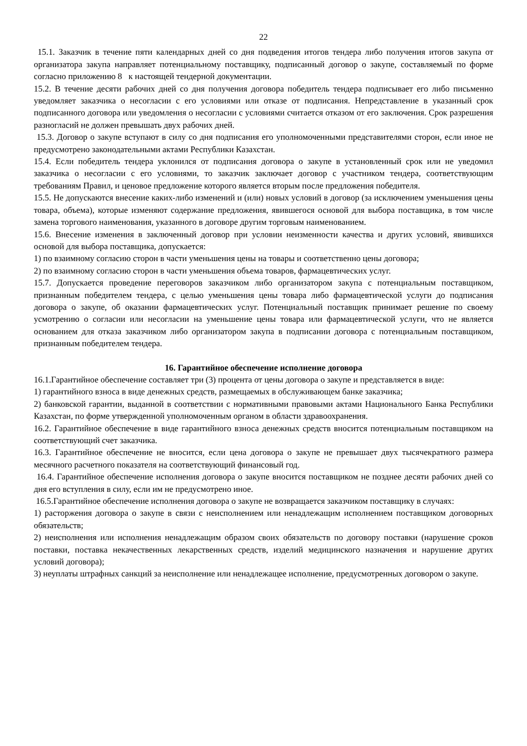22
15.1. Заказчик в течение пяти календарных дней со дня подведения итогов тендера либо получения итогов закупа от организатора закупа направляет потенциальному поставщику, подписанный договор о закупе, составляемый по форме согласно приложению 8 к настоящей тендерной документации.
15.2. В течение десяти рабочих дней со дня получения договора победитель тендера подписывает его либо письменно уведомляет заказчика о несогласии с его условиями или отказе от подписания. Непредставление в указанный срок подписанного договора или уведомления о несогласии с условиями считается отказом от его заключения. Срок разрешения разногласий не должен превышать двух рабочих дней.
15.3. Договор о закупе вступают в силу со дня подписания его уполномоченными представителями сторон, если иное не предусмотрено законодательными актами Республики Казахстан.
15.4. Если победитель тендера уклонился от подписания договора о закупе в установленный срок или не уведомил заказчика о несогласии с его условиями, то заказчик заключает договор с участником тендера, соответствующим требованиям Правил, и ценовое предложение которого является вторым после предложения победителя.
15.5. Не допускаются внесение каких-либо изменений и (или) новых условий в договор (за исключением уменьшения цены товара, объема), которые изменяют содержание предложения, явившегося основой для выбора поставщика, в том числе замена торгового наименования, указанного в договоре другим торговым наименованием.
15.6. Внесение изменения в заключенный договор при условии неизменности качества и других условий, явившихся основой для выбора поставщика, допускается:
1) по взаимному согласию сторон в части уменьшения цены на товары и соответственно цены договора;
2) по взаимному согласию сторон в части уменьшения объема товаров, фармацевтических услуг.
15.7. Допускается проведение переговоров заказчиком либо организатором закупа с потенциальным поставщиком, признанным победителем тендера, с целью уменьшения цены товара либо фармацевтической услуги до подписания договора о закупе, об оказании фармацевтических услуг. Потенциальный поставщик принимает решение по своему усмотрению о согласии или несогласии на уменьшение цены товара или фармацевтической услуги, что не является основанием для отказа заказчиком либо организатором закупа в подписании договора с потенциальным поставщиком, признанным победителем тендера.
16. Гарантийное обеспечение исполнение договора
16.1.Гарантийное обеспечение составляет три (3) процента от цены договора о закупе и представляется в виде:
1) гарантийного взноса в виде денежных средств, размещаемых в обслуживающем банке заказчика;
2) банковской гарантии, выданной в соответствии с нормативными правовыми актами Национального Банка Республики Казахстан, по форме утвержденной уполномоченным органом в области здравоохранения.
16.2. Гарантийное обеспечение в виде гарантийного взноса денежных средств вносится потенциальным поставщиком на соответствующий счет заказчика.
16.3. Гарантийное обеспечение не вносится, если цена договора о закупе не превышает двух тысячекратного размера месячного расчетного показателя на соответствующий финансовый год.
16.4. Гарантийное обеспечение исполнения договора о закупе вносится поставщиком не позднее десяти рабочих дней со дня его вступления в силу, если им не предусмотрено иное.
16.5.Гарантийное обеспечение исполнения договора о закупе не возвращается заказчиком поставщику в случаях:
1) расторжения договора о закупе в связи с неисполнением или ненадлежащим исполнением поставщиком договорных обязательств;
2) неисполнения или исполнения ненадлежащим образом своих обязательств по договору поставки (нарушение сроков поставки, поставка некачественных лекарственных средств, изделий медицинского назначения и нарушение других условий договора);
3) неуплаты штрафных санкций за неисполнение или ненадлежащее исполнение, предусмотренных договором о закупе.